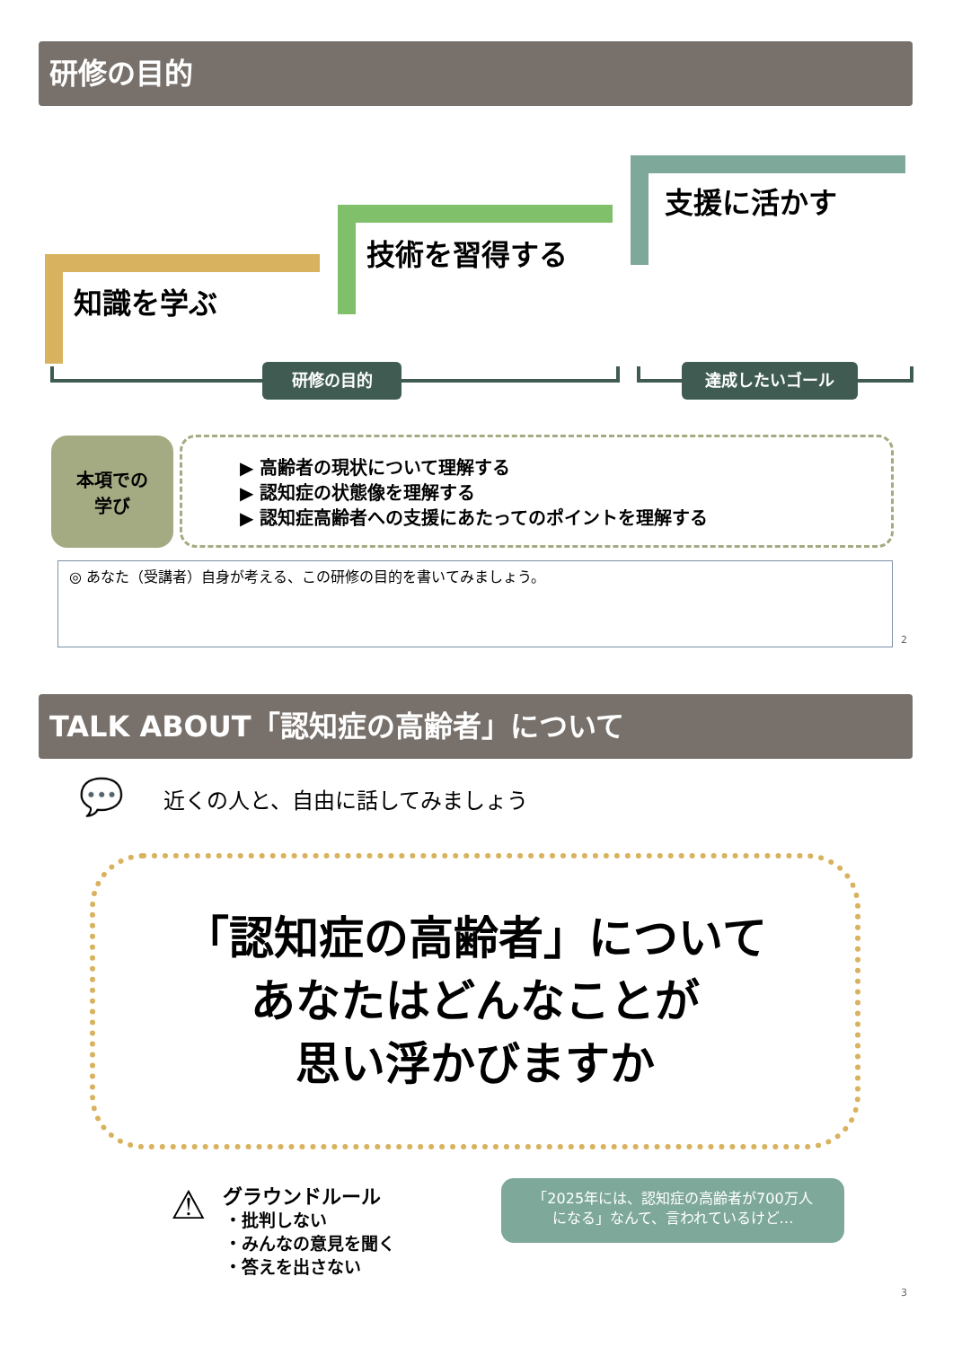研修の目的
知識を学ぶ
技術を習得する
支援に活かす
研修の目的 達成したいゴール
本項での
学び
▶ 高齢者の現状について理解する
▶ 認知症の状態像を理解する
▶ 認知症高齢者への支援にあたってのポイントを理解する
◎ あなた（受講者）自身が考える、この研修の目的を書いてみましょう。
2
TALK ABOUT「認知症の高齢者」について
💬 近くの人と、自由に話してみましょう
「認知症の高齢者」について
あなたはどんなことが
思い浮かびますか
⚠
グラウンドルール
・批判しない
・みんなの意見を聞く
・答えを出さない
「2025年には、認知症の高齢者が700万人
になる」なんて、言われているけど…
3